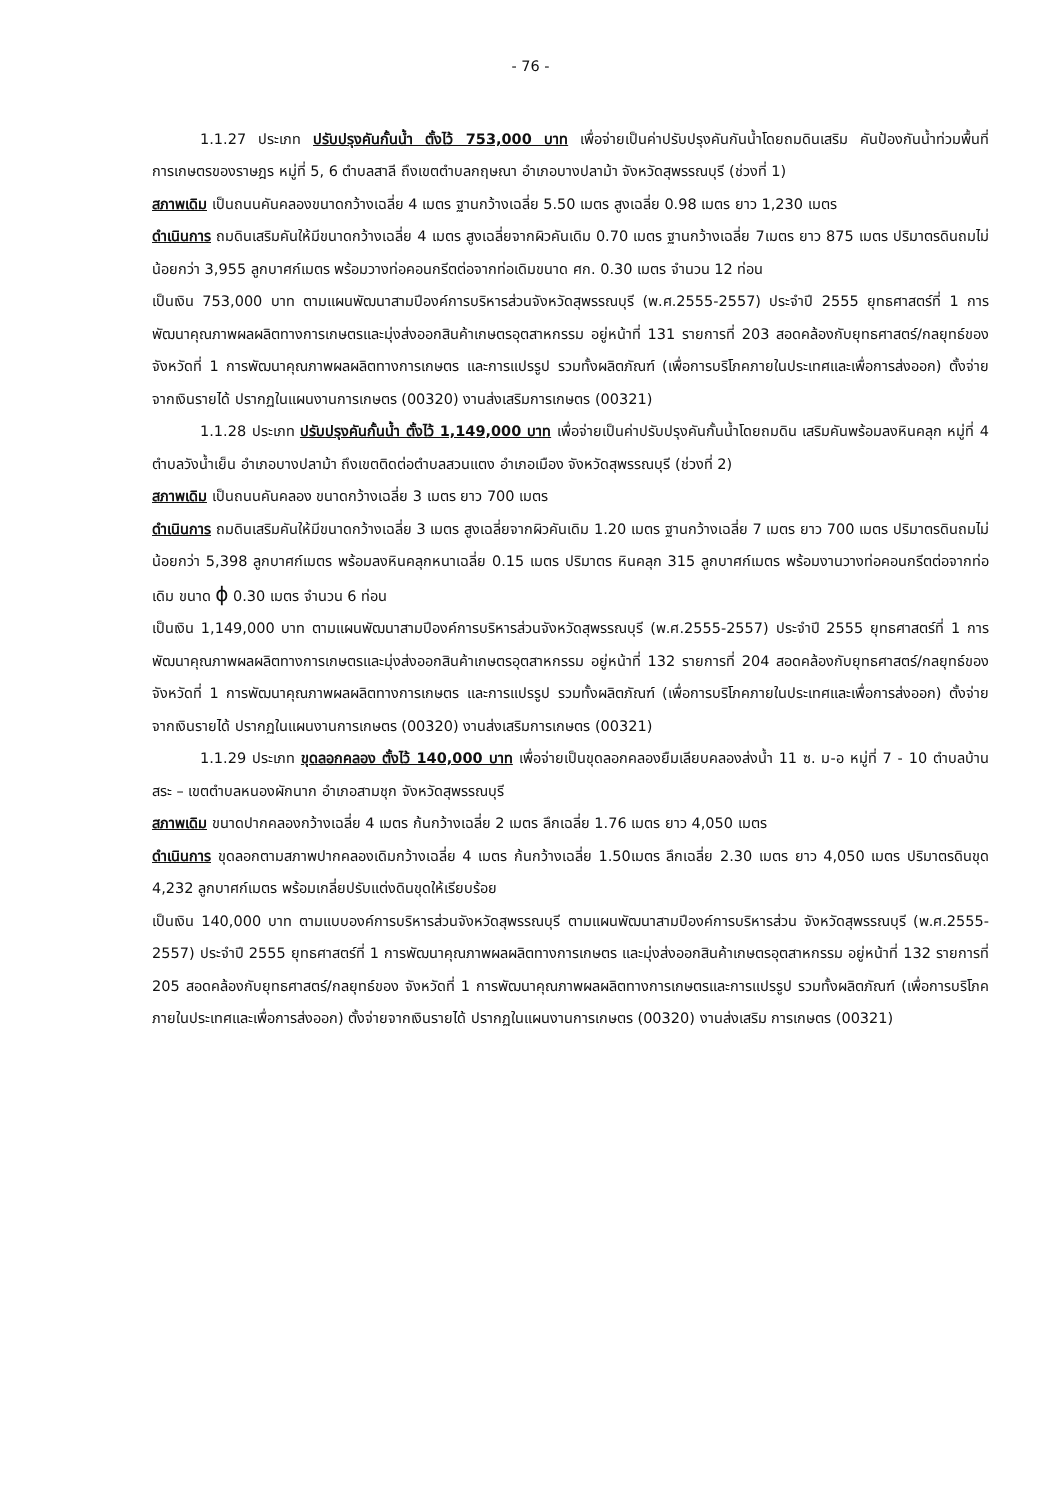- 76 -
1.1.27 ประเภท ปรับปรุงคันกั้นน้ำ ตั้งไว้ 753,000 บาท เพื่อจ่ายเป็นค่าปรับปรุงคันกันน้ำโดยถมดินเสริม คันป้องกันน้ำท่วมพื้นที่การเกษตรของราษฎร หมู่ที่ 5, 6 ตำบลสาลี ถึงเขตตำบลกฤษณา อำเภอบางปลาม้า จังหวัดสุพรรณบุรี (ช่วงที่ 1)
สภาพเดิม เป็นถนนคันคลองขนาดกว้างเฉลี่ย 4 เมตร ฐานกว้างเฉลี่ย 5.50 เมตร สูงเฉลี่ย 0.98 เมตร ยาว 1,230 เมตร
ดำเนินการ ถมดินเสริมคันให้มีขนาดกว้างเฉลี่ย 4 เมตร สูงเฉลี่ยจากผิวคันเดิม 0.70 เมตร ฐานกว้างเฉลี่ย 7เมตร ยาว 875 เมตร ปริมาตรดินถมไม่น้อยกว่า 3,955 ลูกบาศก์เมตร พร้อมวางท่อคอนกรีตต่อจากท่อเดิมขนาด ศก. 0.30 เมตร จำนวน 12 ท่อน
เป็นเงิน 753,000 บาท ตามแผนพัฒนาสามปีองค์การบริหารส่วนจังหวัดสุพรรณบุรี (พ.ศ.2555-2557) ประจำปี 2555 ยุทธศาสตร์ที่ 1 การพัฒนาคุณภาพผลผลิตทางการเกษตรและมุ่งส่งออกสินค้าเกษตรอุตสาหกรรม อยู่หน้าที่ 131 รายการที่ 203 สอดคล้องกับยุทธศาสตร์/กลยุทธ์ของจังหวัดที่ 1 การพัฒนาคุณภาพผลผลิตทางการเกษตร และการแปรรูป รวมทั้งผลิตภัณฑ์ (เพื่อการบริโภคภายในประเทศและเพื่อการส่งออก) ตั้งจ่ายจากเงินรายได้ ปรากฏในแผนงานการเกษตร (00320) งานส่งเสริมการเกษตร (00321)
1.1.28 ประเภท ปรับปรุงคันกั้นน้ำ ตั้งไว้ 1,149,000 บาท เพื่อจ่ายเป็นค่าปรับปรุงคันกั้นน้ำโดยถมดิน เสริมคันพร้อมลงหินคลุก หมู่ที่ 4 ตำบลวังน้ำเย็น อำเภอบางปลาม้า ถึงเขตติดต่อตำบลสวนแตง อำเภอเมือง จังหวัดสุพรรณบุรี (ช่วงที่ 2)
สภาพเดิม เป็นถนนคันคลอง ขนาดกว้างเฉลี่ย 3 เมตร ยาว 700 เมตร
ดำเนินการ ถมดินเสริมคันให้มีขนาดกว้างเฉลี่ย 3 เมตร สูงเฉลี่ยจากผิวคันเดิม 1.20 เมตร ฐานกว้างเฉลี่ย 7 เมตร ยาว 700 เมตร ปริมาตรดินถมไม่น้อยกว่า 5,398 ลูกบาศก์เมตร พร้อมลงหินคลุกหนาเฉลี่ย 0.15 เมตร ปริมาตร หินคลุก 315 ลูกบาศก์เมตร พร้อมงานวางท่อคอนกรีตต่อจากท่อเดิม ขนาด ϕ 0.30 เมตร จำนวน 6 ท่อน
เป็นเงิน 1,149,000 บาท ตามแผนพัฒนาสามปีองค์การบริหารส่วนจังหวัดสุพรรณบุรี (พ.ศ.2555-2557) ประจำปี 2555 ยุทธศาสตร์ที่ 1 การพัฒนาคุณภาพผลผลิตทางการเกษตรและมุ่งส่งออกสินค้าเกษตรอุตสาหกรรม อยู่หน้าที่ 132 รายการที่ 204 สอดคล้องกับยุทธศาสตร์/กลยุทธ์ของจังหวัดที่ 1 การพัฒนาคุณภาพผลผลิตทางการเกษตร และการแปรรูป รวมทั้งผลิตภัณฑ์ (เพื่อการบริโภคภายในประเทศและเพื่อการส่งออก) ตั้งจ่ายจากเงินรายได้ ปรากฏในแผนงานการเกษตร (00320) งานส่งเสริมการเกษตร (00321)
1.1.29 ประเภท ขุดลอกคลอง ตั้งไว้ 140,000 บาท เพื่อจ่ายเป็นขุดลอกคลองยืมเลียบคลองส่งน้ำ 11 ซ. ม-อ หมู่ที่ 7 - 10 ตำบลบ้านสระ – เขตตำบลหนองผักนาก อำเภอสามชุก จังหวัดสุพรรณบุรี
สภาพเดิม ขนาดปากคลองกว้างเฉลี่ย 4 เมตร ก้นกว้างเฉลี่ย 2 เมตร ลึกเฉลี่ย 1.76 เมตร ยาว 4,050 เมตร
ดำเนินการ ขุดลอกตามสภาพปากคลองเดิมกว้างเฉลี่ย 4 เมตร ก้นกว้างเฉลี่ย 1.50เมตร ลึกเฉลี่ย 2.30 เมตร ยาว 4,050 เมตร ปริมาตรดินขุด 4,232 ลูกบาศก์เมตร พร้อมเกลี่ยปรับแต่งดินขุดให้เรียบร้อย
เป็นเงิน 140,000 บาท ตามแบบองค์การบริหารส่วนจังหวัดสุพรรณบุรี ตามแผนพัฒนาสามปีองค์การบริหารส่วน จังหวัดสุพรรณบุรี (พ.ศ.2555-2557) ประจำปี 2555 ยุทธศาสตร์ที่ 1 การพัฒนาคุณภาพผลผลิตทางการเกษตร และมุ่งส่งออกสินค้าเกษตรอุตสาหกรรม อยู่หน้าที่ 132 รายการที่ 205 สอดคล้องกับยุทธศาสตร์/กลยุทธ์ของ จังหวัดที่ 1 การพัฒนาคุณภาพผลผลิตทางการเกษตรและการแปรรูป รวมทั้งผลิตภัณฑ์ (เพื่อการบริโภค ภายในประเทศและเพื่อการส่งออก) ตั้งจ่ายจากเงินรายได้ ปรากฏในแผนงานการเกษตร (00320) งานส่งเสริม การเกษตร (00321)